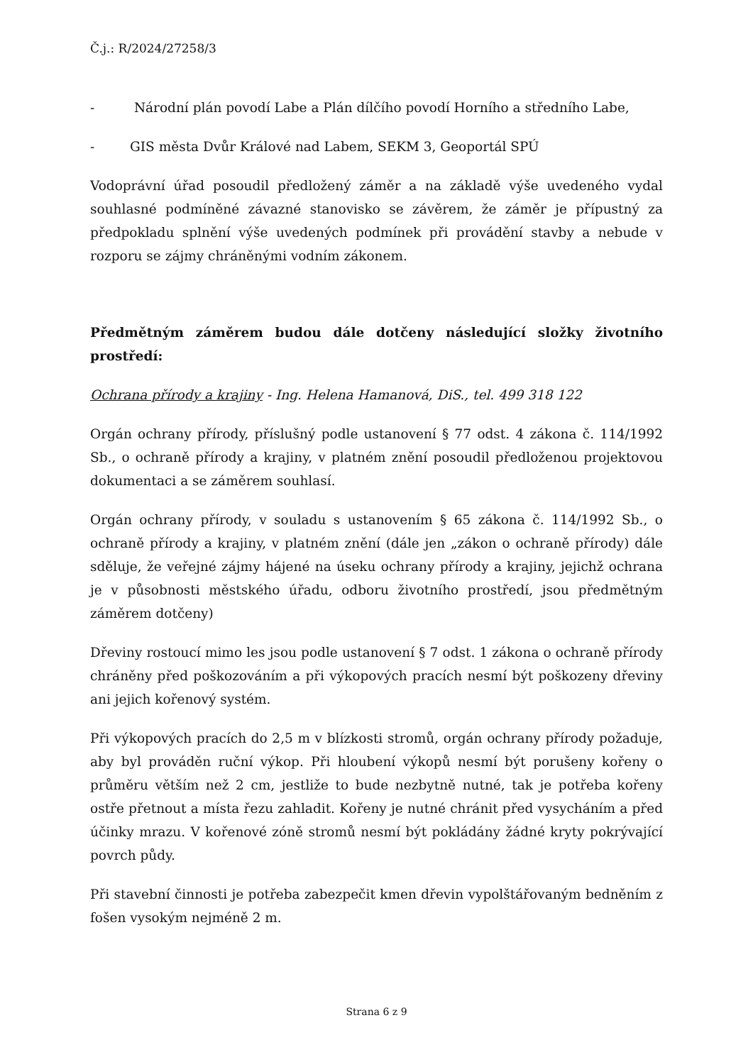Č.j.: R/2024/27258/3
- Národní plán povodí Labe a Plán dílčího povodí Horního a středního Labe,
- GIS města Dvůr Králové nad Labem, SEKM 3, Geoportál SPÚ
Vodoprávní úřad posoudil předložený záměr a na základě výše uvedeného vydal souhlasné podmíněné závazné stanovisko se závěrem, že záměr je přípustný za předpokladu splnění výše uvedených podmínek při provádění stavby a nebude v rozporu se zájmy chráněnými vodním zákonem.
Předmětným záměrem budou dále dotčeny následující složky životního prostředí:
Ochrana přírody a krajiny - Ing. Helena Hamanová, DiS., tel. 499 318 122
Orgán ochrany přírody, příslušný podle ustanovení § 77 odst. 4 zákona č. 114/1992 Sb., o ochraně přírody a krajiny, v platném znění posoudil předloženou projektovou dokumentaci a se záměrem souhlasí.
Orgán ochrany přírody, v souladu s ustanovením § 65 zákona č. 114/1992 Sb., o ochraně přírody a krajiny, v platném znění (dále jen „zákon o ochraně přírody) dále sděluje, že veřejné zájmy hájené na úseku ochrany přírody a krajiny, jejichž ochrana je v působnosti městského úřadu, odboru životního prostředí, jsou předmětným záměrem dotčeny)
Dřeviny rostoucí mimo les jsou podle ustanovení § 7 odst. 1 zákona o ochraně přírody chráněny před poškozováním a při výkopových pracích nesmí být poškozeny dřeviny ani jejich kořenový systém.
Při výkopových pracích do 2,5 m v blízkosti stromů, orgán ochrany přírody požaduje, aby byl prováděn ruční výkop. Při hloubení výkopů nesmí být porušeny kořeny o průměru větším než 2 cm, jestliže to bude nezbytně nutné, tak je potřeba kořeny ostře přetnout a místa řezu zahladit. Kořeny je nutné chránit před vysycháním a před účinky mrazu. V kořenové zóně stromů nesmí být pokládány žádné kryty pokrývající povrch půdy.
Při stavební činnosti je potřeba zabezpečit kmen dřevin vypolštářovaným bedněním z fošen vysokým nejméně 2 m.
Strana 6 z 9